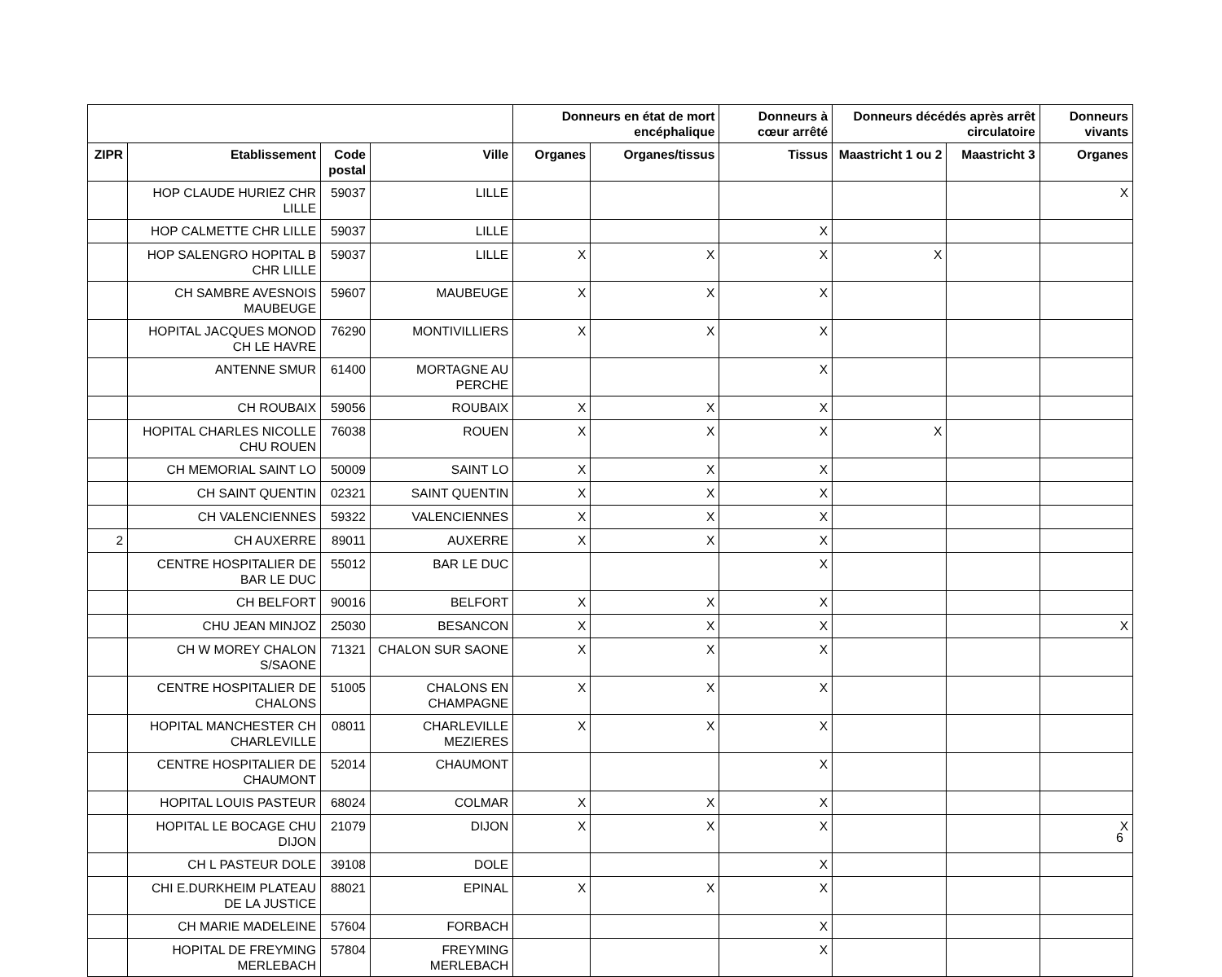| | | | | Donneurs en état de mort encéphalique | | Donneurs à cœur arrêté | Donneurs décédés après arrêt circulatoire | | Donneurs vivants |
| --- | --- | --- | --- | --- | --- | --- | --- | --- | --- |
| ZIPR | Etablissement | Code postal | Ville | Organes | Organes/tissus | Tissus | Maastricht 1 ou 2 | Maastricht 3 | Organes |
| | HOP CLAUDE HURIEZ CHR LILLE | 59037 | LILLE | | | | | | X |
| | HOP CALMETTE CHR LILLE | 59037 | LILLE | | | X | | | |
| | HOP SALENGRO HOPITAL B CHR LILLE | 59037 | LILLE | X | X | X | X | | |
| | CH SAMBRE AVESNOIS MAUBEUGE | 59607 | MAUBEUGE | X | X | X | | | |
| | HOPITAL JACQUES MONOD CH LE HAVRE | 76290 | MONTIVILLIERS | X | X | X | | | |
| | ANTENNE SMUR | 61400 | MORTAGNE AU PERCHE | | | X | | | |
| | CH ROUBAIX | 59056 | ROUBAIX | X | X | X | | | |
| | HOPITAL CHARLES NICOLLE CHU ROUEN | 76038 | ROUEN | X | X | X | X | | |
| | CH MEMORIAL SAINT LO | 50009 | SAINT LO | X | X | X | | | |
| | CH SAINT QUENTIN | 02321 | SAINT QUENTIN | X | X | X | | | |
| | CH VALENCIENNES | 59322 | VALENCIENNES | X | X | X | | | |
| 2 | CH AUXERRE | 89011 | AUXERRE | X | X | X | | | |
| | CENTRE HOSPITALIER DE BAR LE DUC | 55012 | BAR LE DUC | | | X | | | |
| | CH BELFORT | 90016 | BELFORT | X | X | X | | | |
| | CHU JEAN MINJOZ | 25030 | BESANCON | X | X | X | | | X |
| | CH W MOREY CHALON S/SAONE | 71321 | CHALON SUR SAONE | X | X | X | | | |
| | CENTRE HOSPITALIER DE CHALONS | 51005 | CHALONS EN CHAMPAGNE | X | X | X | | | |
| | HOPITAL MANCHESTER CH CHARLEVILLE | 08011 | CHARLEVILLE MEZIERES | X | X | X | | | |
| | CENTRE HOSPITALIER DE CHAUMONT | 52014 | CHAUMONT | | | X | | | |
| | HOPITAL LOUIS PASTEUR | 68024 | COLMAR | X | X | X | | | |
| | HOPITAL LE BOCAGE CHU DIJON | 21079 | DIJON | X | X | X | | | X |
| | CH L PASTEUR DOLE | 39108 | DOLE | | | X | | | |
| | CHI E.DURKHEIM PLATEAU DE LA JUSTICE | 88021 | EPINAL | X | X | X | | | |
| | CH MARIE MADELEINE | 57604 | FORBACH | | | X | | | |
| | HOPITAL DE FREYMING MERLEBACH | 57804 | FREYMING MERLEBACH | | | X | | | |
6